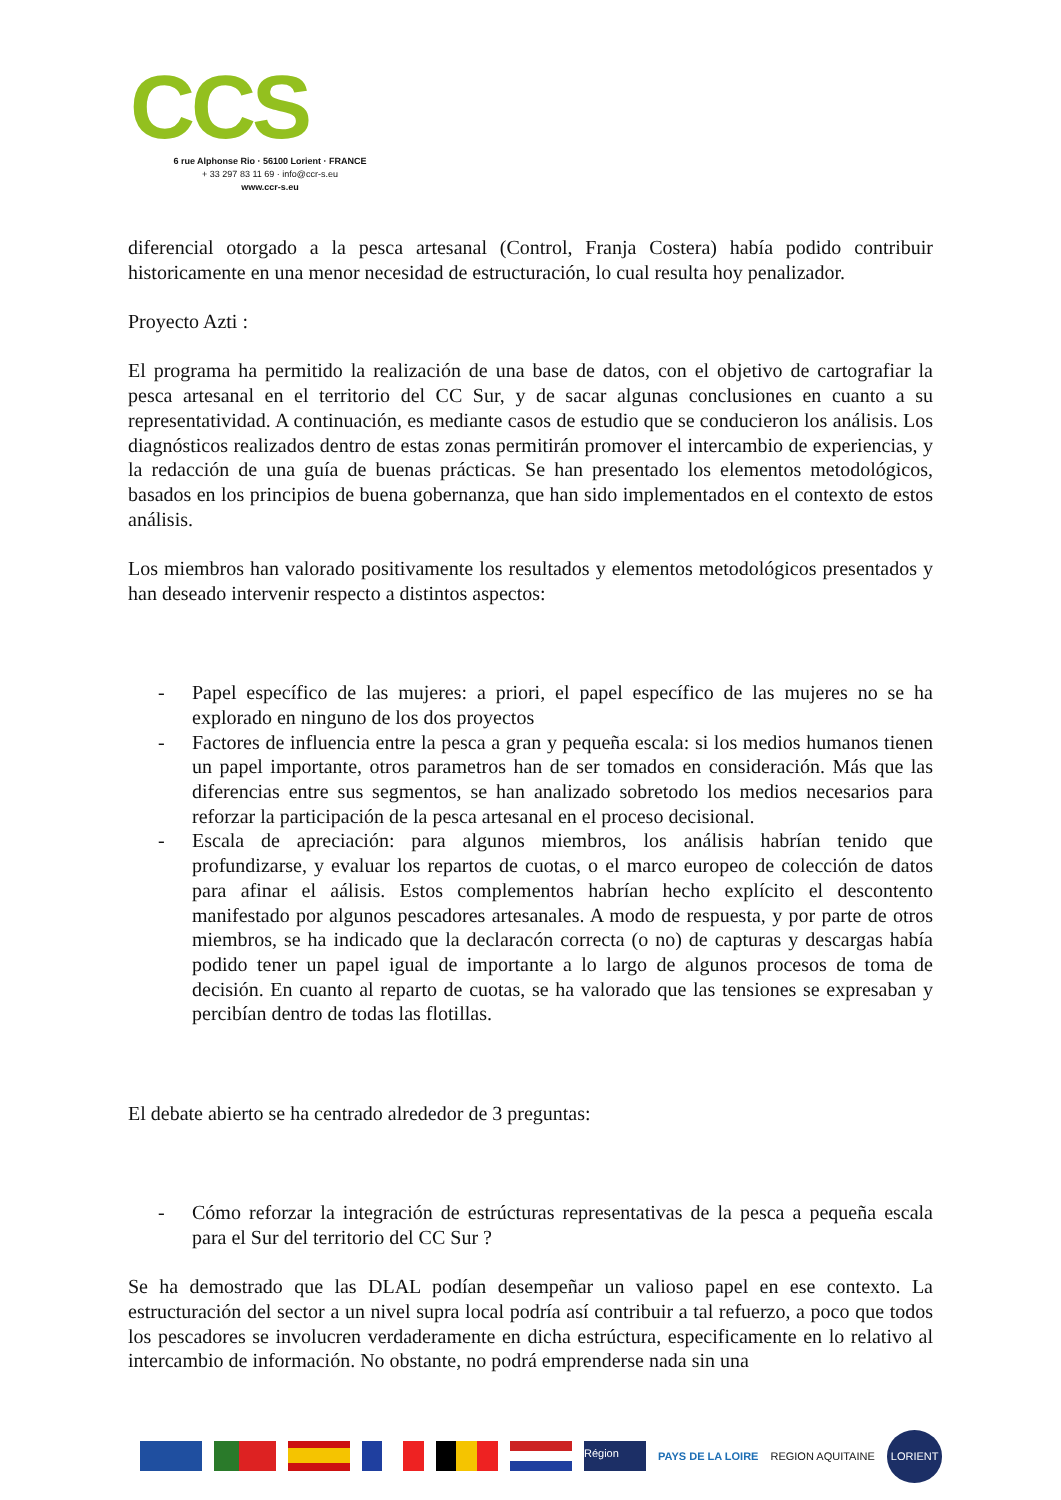CCS
6 rue Alphonse Rio · 56100 Lorient · FRANCE
+ 33 297 83 11 69 · info@ccr-s.eu
www.ccr-s.eu
diferencial otorgado a la pesca artesanal (Control, Franja Costera) había podido contribuir historicamente en una menor necesidad de estructuración, lo cual resulta hoy penalizador.
Proyecto Azti :
El programa ha permitido la realización de una base de datos, con el objetivo de cartografiar la pesca artesanal en el territorio del CC Sur, y de sacar algunas conclusiones en cuanto a su representatividad. A continuación, es mediante casos de estudio que se conducieron los análisis. Los diagnósticos realizados dentro de estas zonas permitirán promover el intercambio de experiencias, y la redacción de una guía de buenas prácticas. Se han presentado los elementos metodológicos, basados en los principios de buena gobernanza, que han sido implementados en el contexto de estos análisis.
Los miembros han valorado positivamente los resultados y elementos metodológicos presentados y han deseado intervenir respecto a distintos aspectos:
- Papel específico de las mujeres: a priori, el papel específico de las mujeres no se ha explorado en ninguno de los dos proyectos
- Factores de influencia entre la pesca a gran y pequeña escala: si los medios humanos tienen un papel importante, otros parametros han de ser tomados en consideración. Más que las diferencias entre sus segmentos, se han analizado sobretodo los medios necesarios para reforzar la participación de la pesca artesanal en el proceso decisional.
- Escala de apreciación: para algunos miembros, los análisis habrían tenido que profundizarse, y evaluar los repartos de cuotas, o el marco europeo de colección de datos para afinar el aálisis. Estos complementos habrían hecho explícito el descontento manifestado por algunos pescadores artesanales. A modo de respuesta, y por parte de otros miembros, se ha indicado que la declaracón correcta (o no) de capturas y descargas había podido tener un papel igual de importante a lo largo de algunos procesos de toma de decisión. En cuanto al reparto de cuotas, se ha valorado que las tensiones se expresaban y percibían dentro de todas las flotillas.
El debate abierto se ha centrado alrededor de 3 preguntas:
- Cómo reforzar la integración de estrúcturas representativas de la pesca a pequeña escala para el Sur del territorio del CC Sur ?
Se ha demostrado que las DLAL podían desempeñar un valioso papel en ese contexto. La estructuración del sector a un nivel supra local podría así contribuir a tal refuerzo, a poco que todos los pescadores se involucren verdaderamente en dicha estrúctura, especificamente en lo relativo al intercambio de información. No obstante, no podrá emprenderse nada sin una
Région
PAYS DE LA LOIRE REGION AQUITAINE
LORIENT